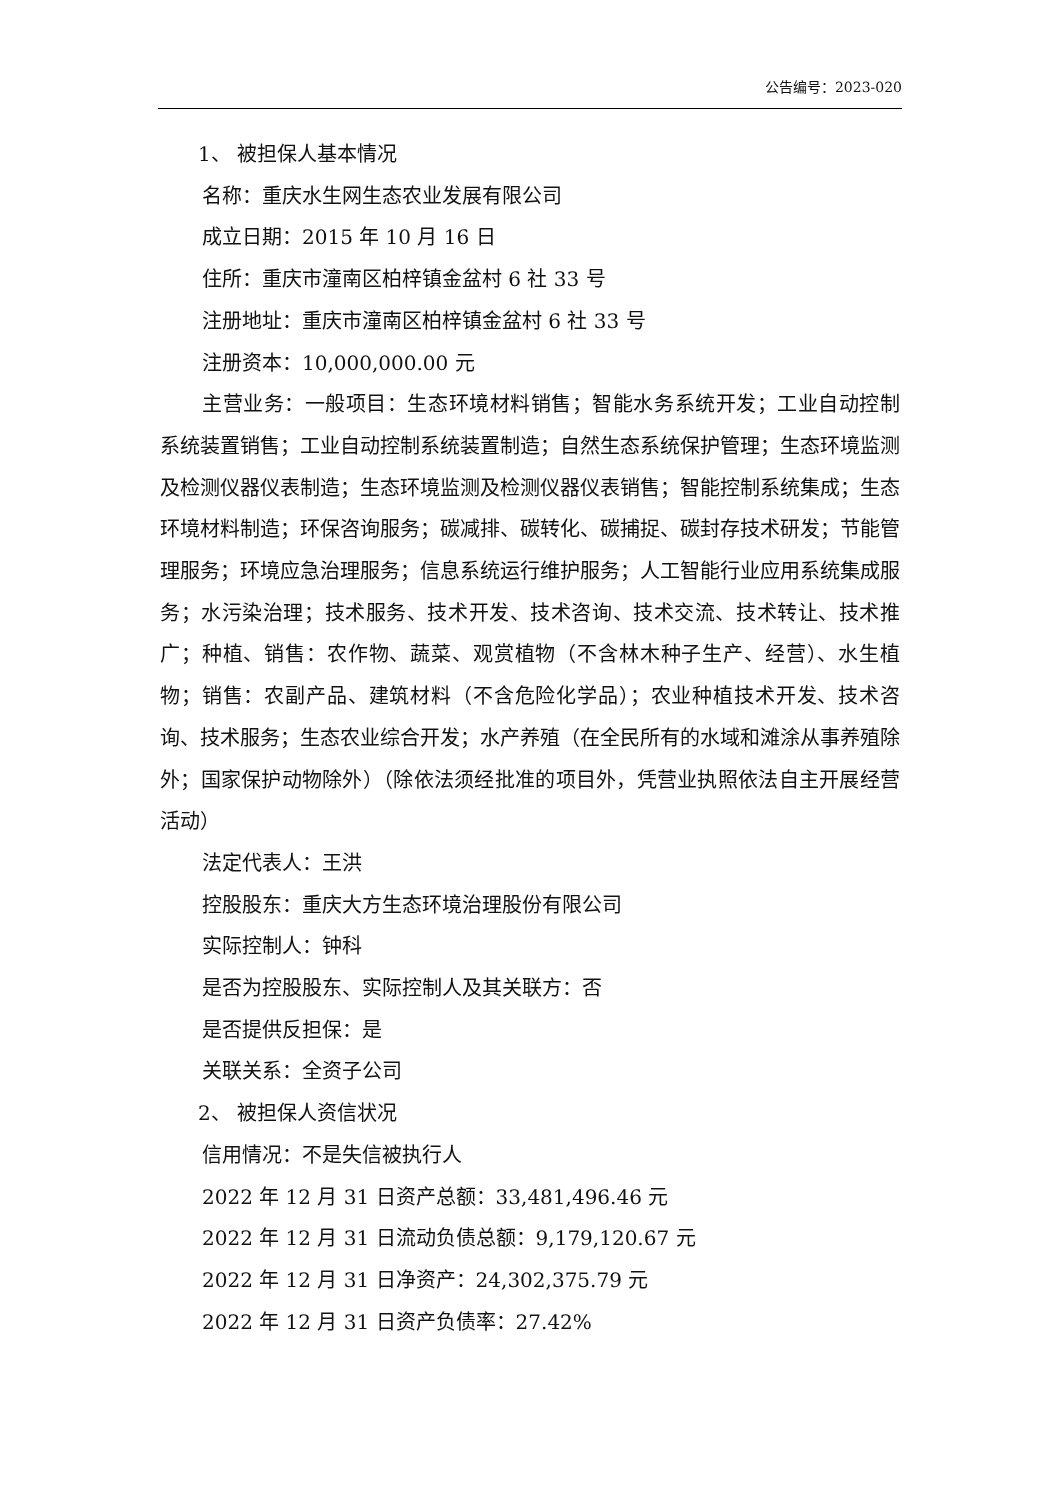公告编号：2023-020
1、 被担保人基本情况
名称：重庆水生网生态农业发展有限公司
成立日期：2015 年 10 月 16 日
住所：重庆市潼南区柏梓镇金盆村 6 社 33 号
注册地址：重庆市潼南区柏梓镇金盆村 6 社 33 号
注册资本：10,000,000.00 元
主营业务：一般项目：生态环境材料销售；智能水务系统开发；工业自动控制系统装置销售；工业自动控制系统装置制造；自然生态系统保护管理；生态环境监测及检测仪器仪表制造；生态环境监测及检测仪器仪表销售；智能控制系统集成；生态环境材料制造；环保咨询服务；碳减排、碳转化、碳捕捉、碳封存技术研发；节能管理服务；环境应急治理服务；信息系统运行维护服务；人工智能行业应用系统集成服务；水污染治理；技术服务、技术开发、技术咨询、技术交流、技术转让、技术推广；种植、销售：农作物、蔬菜、观赏植物（不含林木种子生产、经营）、水生植物；销售：农副产品、建筑材料（不含危险化学品）；农业种植技术开发、技术咨询、技术服务；生态农业综合开发；水产养殖（在全民所有的水域和滩涂从事养殖除外；国家保护动物除外）（除依法须经批准的项目外，凭营业执照依法自主开展经营活动）
法定代表人：王洪
控股股东：重庆大方生态环境治理股份有限公司
实际控制人：钟科
是否为控股股东、实际控制人及其关联方：否
是否提供反担保：是
关联关系：全资子公司
2、 被担保人资信状况
信用情况：不是失信被执行人
2022 年 12 月 31 日资产总额：33,481,496.46 元
2022 年 12 月 31 日流动负债总额：9,179,120.67 元
2022 年 12 月 31 日净资产：24,302,375.79 元
2022 年 12 月 31 日资产负债率：27.42%